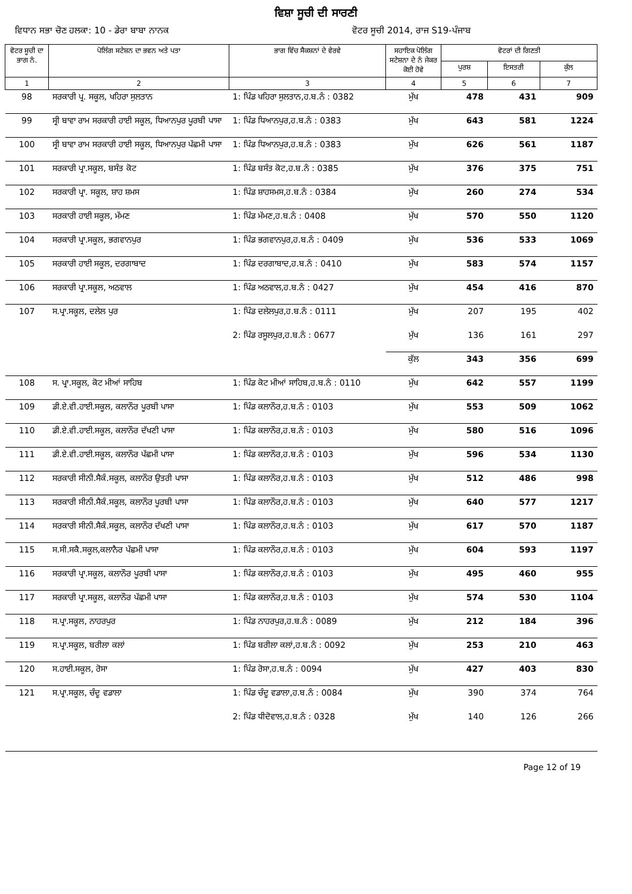ਵਿਸ਼ਾ ਸੂਚੀ ਦੀ ਸਾਰਣੀ
ਵਿਧਾਨ ਸਭਾ ਚੋਣ ਹਲਕਾ: 10 - ਡੇਰਾ ਬਾਬਾ ਨਾਨਕ
ਵੋਟਰ ਸੂਚੀ 2014, ਰਾਜ S19-ਪੰਜਾਬ
| ਵੋਟਰ ਸੂਚੀ ਦਾ ਭਾਗ ਨੰ. | ਪੋਲਿੰਗ ਸਟੇਸ਼ਨ ਦਾ ਭਵਨ ਅਤੇ ਪਤਾ | ਭਾਗ ਵਿੱਚ ਸੈਕਸ਼ਨਾਂ ਦੇ ਵੇਰਵੇ | ਸਹਾਇਕ ਪੋਲਿੰਗ ਸਟੇਸ਼ਨਾ ਦੇ ਨੰ ਜੇਕਰ ਕੋਈ ਹੋਵੇ | ਵੋਟਰਾਂ ਦੀ ਗਿਣਤੀ | | |
| --- | --- | --- | --- | --- | --- | --- |
| | | | | ਪੁਰਸ਼ | ਇਸਤਰੀ | ਕੁੱਲ |
| 1 | 2 | 3 | 4 | 5 | 6 | 7 |
| 98 | ਸਰਕਾਰੀ ਪ੍ਰ. ਸਕੂਲ, ਖਹਿਰਾ ਸੁਲਤਾਨ | 1: ਪਿੰਡ ਖਹਿਰਾ ਸੁਲਤਾਨ,ਹ.ਬ.ਨੰ : 0382 | ਮੁੱਖ | 478 | 431 | 909 |
| 99 | ਸ੍ਰੀ ਬਾਵਾ ਰਾਮ ਸਰਕਾਰੀ ਹਾਈ ਸਕੂਲ, ਧਿਆਨਪੁਰ ਪੂਰਬੀ ਪਾਸਾ | 1: ਪਿੰਡ ਧਿਆਨਪੁਰ,ਹ.ਬ.ਨੰ : 0383 | ਮੁੱਖ | 643 | 581 | 1224 |
| 100 | ਸ੍ਰੀ ਬਾਵਾ ਰਾਮ ਸਰਕਾਰੀ ਹਾਈ ਸਕੂਲ, ਧਿਆਨਪੁਰ ਪੱਛਮੀ ਪਾਸਾ | 1: ਪਿੰਡ ਧਿਆਨਪੁਰ,ਹ.ਬ.ਨੰ : 0383 | ਮੁੱਖ | 626 | 561 | 1187 |
| 101 | ਸਰਕਾਰੀ ਪ੍ਰਾ.ਸਕੂਲ, ਬਸੰਤ ਕੋਟ | 1: ਪਿੰਡ ਬਸੰਤ ਕੋਟ,ਹ.ਬ.ਨੰ : 0385 | ਮੁੱਖ | 376 | 375 | 751 |
| 102 | ਸਰਕਾਰੀ ਪ੍ਰਾ. ਸਕੂਲ, ਸ਼ਾਹ ਸ਼ਮਸ | 1: ਪਿੰਡ ਸ਼ਾਹਸਮਸ,ਹ.ਬ.ਨੰ : 0384 | ਮੁੱਖ | 260 | 274 | 534 |
| 103 | ਸਰਕਾਰੀ ਹਾਈ ਸਕੂਲ, ਮੱਮਣ | 1: ਪਿੰਡ ਮੱਮਣ,ਹ.ਬ.ਨੰ : 0408 | ਮੁੱਖ | 570 | 550 | 1120 |
| 104 | ਸਰਕਾਰੀ ਪ੍ਰਾ.ਸਕੂਲ, ਭਗਵਾਨਪੁਰ | 1: ਪਿੰਡ ਭਗਵਾਨਪੁਰ,ਹ.ਬ.ਨੰ : 0409 | ਮੁੱਖ | 536 | 533 | 1069 |
| 105 | ਸਰਕਾਰੀ ਹਾਈ ਸਕੂਲ, ਦਰਗਾਬਾਦ | 1: ਪਿੰਡ ਦਰਗਾਬਾਦ,ਹ.ਬ.ਨੰ : 0410 | ਮੁੱਖ | 583 | 574 | 1157 |
| 106 | ਸਰਕਾਰੀ ਪ੍ਰਾ.ਸਕੂਲ, ਅਠਵਾਲ | 1: ਪਿੰਡ ਅਠਵਾਲ,ਹ.ਬ.ਨੰ : 0427 | ਮੁੱਖ | 454 | 416 | 870 |
| 107 | ਸ.ਪ੍ਰਾ.ਸਕੂਲ, ਦਲੇਲ ਪੁਰ | 1: ਪਿੰਡ ਦਲੇਲਪੁਰ,ਹ.ਬ.ਨੰ : 0111 | ਮੁੱਖ | 207 | 195 | 402 |
| | | 2: ਪਿੰਡ ਰਸੂਲਪੁਰ,ਹ.ਬ.ਨੰ : 0677 | ਮੁੱਖ | 136 | 161 | 297 |
| | | | ਕੁੱਲ | 343 | 356 | 699 |
| 108 | ਸ. ਪ੍ਰਾ.ਸਕੂਲ, ਕੋਟ ਮੀਆਂ ਸਾਹਿਬ | 1: ਪਿੰਡ ਕੋਟ ਮੀਆਂ ਸਾਹਿਬ,ਹ.ਬ.ਨੰ : 0110 | ਮੁੱਖ | 642 | 557 | 1199 |
| 109 | ਡੀ.ਏ.ਵੀ.ਹਾਈ.ਸਕੂਲ, ਕਲਾਨੌਰ ਪੂਰਬੀ ਪਾਸਾ | 1: ਪਿੰਡ ਕਲਾਨੌਰ,ਹ.ਬ.ਨੰ : 0103 | ਮੁੱਖ | 553 | 509 | 1062 |
| 110 | ਡੀ.ਏ.ਵੀ.ਹਾਈ.ਸਕੂਲ, ਕਲਾਨੌਰ ਦੱਖਣੀ ਪਾਸਾ | 1: ਪਿੰਡ ਕਲਾਨੌਰ,ਹ.ਬ.ਨੰ : 0103 | ਮੁੱਖ | 580 | 516 | 1096 |
| 111 | ਡੀ.ਏ.ਵੀ.ਹਾਈ.ਸਕੂਲ, ਕਲਾਨੌਰ ਪੱਛਮੀ ਪਾਸਾ | 1: ਪਿੰਡ ਕਲਾਨੌਰ,ਹ.ਬ.ਨੰ : 0103 | ਮੁੱਖ | 596 | 534 | 1130 |
| 112 | ਸਰਕਾਰੀ ਸੀਨੀ.ਸੈਕੰ.ਸਕੂਲ, ਕਲਾਨੌਰ ਉਤਰੀ ਪਾਸਾ | 1: ਪਿੰਡ ਕਲਾਨੌਰ,ਹ.ਬ.ਨੰ : 0103 | ਮੁੱਖ | 512 | 486 | 998 |
| 113 | ਸਰਕਾਰੀ ਸੀਨੀ.ਸੈਕੰ.ਸਕੂਲ, ਕਲਾਨੌਰ ਪੂਰਬੀ ਪਾਸਾ | 1: ਪਿੰਡ ਕਲਾਨੌਰ,ਹ.ਬ.ਨੰ : 0103 | ਮੁੱਖ | 640 | 577 | 1217 |
| 114 | ਸਰਕਾਰੀ ਸੀਨੀ.ਸੈਕੰ.ਸਕੂਲ, ਕਲਾਨੌਰ ਦੱਖਣੀ ਪਾਸਾ | 1: ਪਿੰਡ ਕਲਾਨੌਰ,ਹ.ਬ.ਨੰ : 0103 | ਮੁੱਖ | 617 | 570 | 1187 |
| 115 | ਸ.ਸੀ.ਸਕੈ.ਸਕੂਲ,ਕਲਾਨੈਰ ਪੱਛਮੀ ਪਾਸਾ | 1: ਪਿੰਡ ਕਲਾਨੌਰ,ਹ.ਬ.ਨੰ : 0103 | ਮੁੱਖ | 604 | 593 | 1197 |
| 116 | ਸਰਕਾਰੀ ਪ੍ਰਾ.ਸਕੂਲ, ਕਲਾਨੌਰ ਪੂਰਬੀ ਪਾਸਾ | 1: ਪਿੰਡ ਕਲਾਨੌਰ,ਹ.ਬ.ਨੰ : 0103 | ਮੁੱਖ | 495 | 460 | 955 |
| 117 | ਸਰਕਾਰੀ ਪ੍ਰਾ.ਸਕੂਲ, ਕਲਾਨੌਰ ਪੱਛਮੀ ਪਾਸਾ | 1: ਪਿੰਡ ਕਲਾਨੌਰ,ਹ.ਬ.ਨੰ : 0103 | ਮੁੱਖ | 574 | 530 | 1104 |
| 118 | ਸ.ਪ੍ਰਾ.ਸਕੂਲ, ਨਾਹਰਪੁਰ | 1: ਪਿੰਡ ਨਾਹਰਪੁਰ,ਹ.ਬ.ਨੰ : 0089 | ਮੁੱਖ | 212 | 184 | 396 |
| 119 | ਸ.ਪ੍ਰਾ.ਸਕੂਲ, ਬਰੀਲਾ ਕਲਾਂ | 1: ਪਿੰਡ ਬਰੀਲਾ ਕਲਾਂ,ਹ.ਬ.ਨੰ : 0092 | ਮੁੱਖ | 253 | 210 | 463 |
| 120 | ਸ.ਹਾਈ.ਸਕੂਲ, ਰੋਸਾ | 1: ਪਿੰਡ ਰੋਸਾ,ਹ.ਬ.ਨੰ : 0094 | ਮੁੱਖ | 427 | 403 | 830 |
| 121 | ਸ.ਪ੍ਰਾ.ਸਕੂਲ, ਚੰਦੂ ਵਡਾਲਾ | 1: ਪਿੰਡ ਚੰਦੂ ਵਡਾਲਾ,ਹ.ਬ.ਨੰ : 0084 | ਮੁੱਖ | 390 | 374 | 764 |
| | | 2: ਪਿੰਡ ਧੀਦੋਵਾਲ,ਹ.ਬ.ਨੰ : 0328 | ਮੁੱਖ | 140 | 126 | 266 |
Page 12 of 19